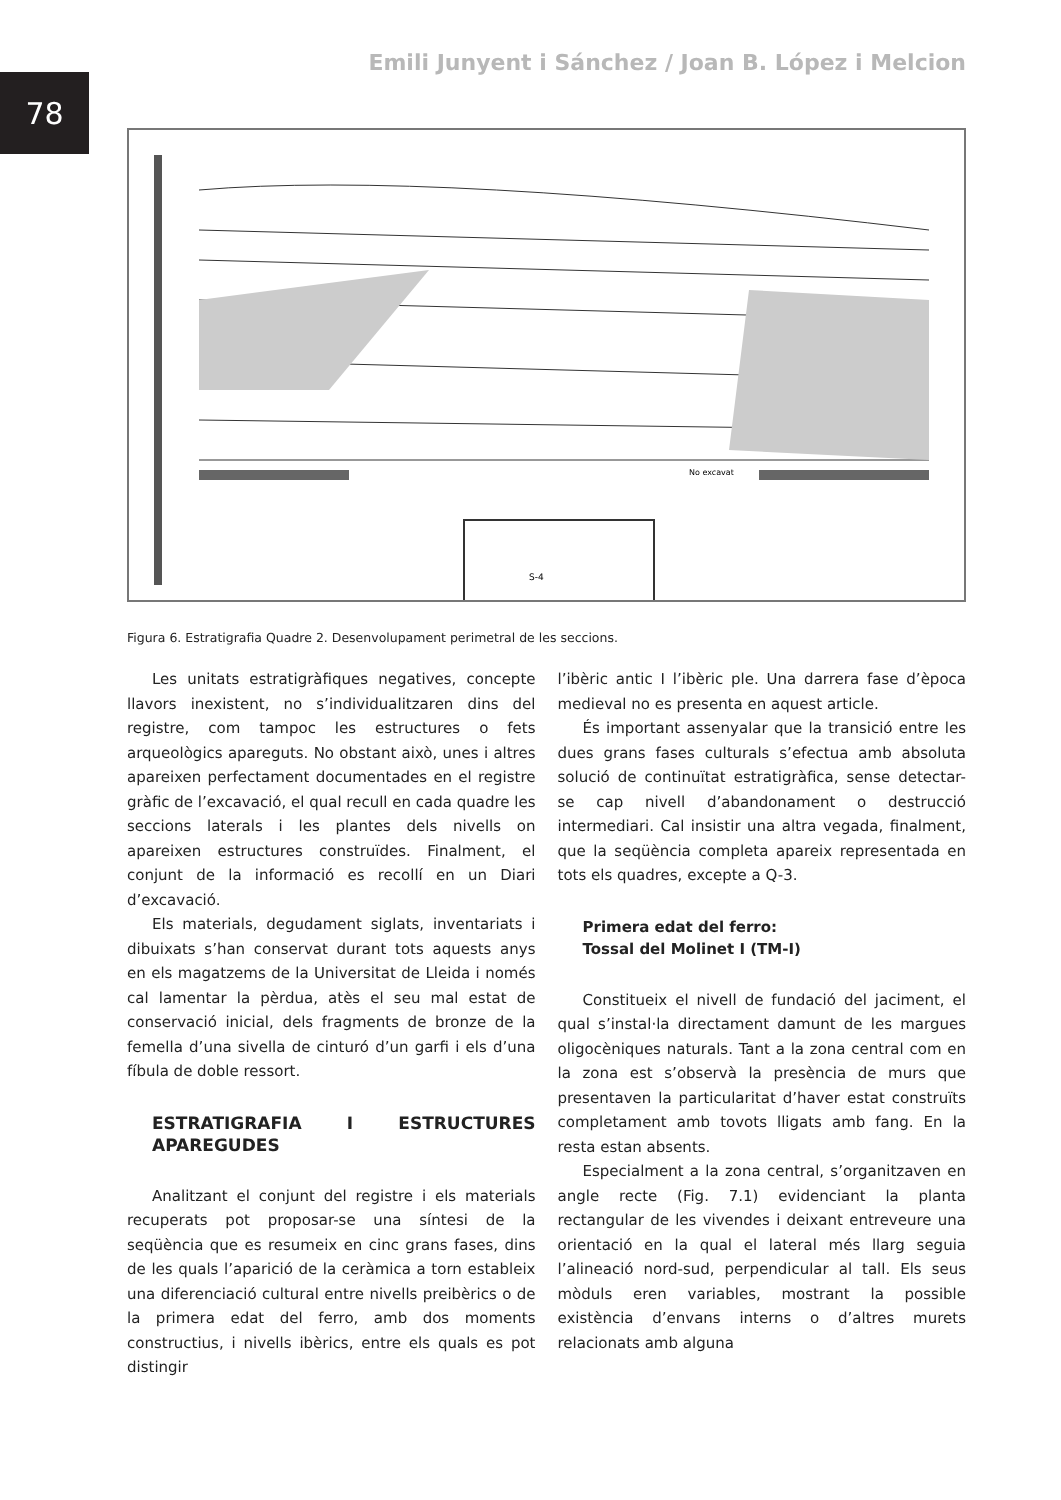78
Emili Junyent i Sánchez / Joan B. López i Melcion
No excavat
S-4
Figura 6. Estratigrafia Quadre 2. Desenvolupament perimetral de les seccions.
Les unitats estratigràfiques negatives, concepte llavors inexistent, no s’individualitzaren dins del registre, com tampoc les estructures o fets arqueològics apareguts. No obstant això, unes i altres apareixen perfectament documentades en el registre gràfic de l’excavació, el qual recull en cada quadre les seccions laterals i les plantes dels nivells on apareixen estructures construïdes. Finalment, el conjunt de la informació es recollí en un Diari d’excavació.
Els materials, degudament siglats, inventariats i dibuixats s’han conservat durant tots aquests anys en els magatzems de la Universitat de Lleida i només cal lamentar la pèrdua, atès el seu mal estat de conservació inicial, dels fragments de bronze de la femella d’una sivella de cinturó d’un garfi i els d’una fíbula de doble ressort.
ESTRATIGRAFIA I ESTRUCTURES APAREGUDES
Analitzant el conjunt del registre i els materials recuperats pot proposar-se una síntesi de la seqüència que es resumeix en cinc grans fases, dins de les quals l’aparició de la ceràmica a torn estableix una diferenciació cultural entre nivells preibèrics o de la primera edat del ferro, amb dos moments constructius, i nivells ibèrics, entre els quals es pot distingir
l’ibèric antic I l’ibèric ple. Una darrera fase d’època medieval no es presenta en aquest article.
És important assenyalar que la transició entre les dues grans fases culturals s’efectua amb absoluta solució de continuïtat estratigràfica, sense detectar-se cap nivell d’abandonament o destrucció intermediari. Cal insistir una altra vegada, finalment, que la seqüència completa apareix representada en tots els quadres, excepte a Q-3.
Primera edat del ferro:
Tossal del Molinet I (TM-I)
Constitueix el nivell de fundació del jaciment, el qual s’instal·la directament damunt de les margues oligocèniques naturals. Tant a la zona central com en la zona est s’observà la presència de murs que presentaven la particularitat d’haver estat construïts completament amb tovots lligats amb fang. En la resta estan absents.
Especialment a la zona central, s’organitzaven en angle recte (Fig. 7.1) evidenciant la planta rectangular de les vivendes i deixant entreveure una orientació en la qual el lateral més llarg seguia l’alineació nord-sud, perpendicular al tall. Els seus mòduls eren variables, mostrant la possible existència d’envans interns o d’altres murets relacionats amb alguna